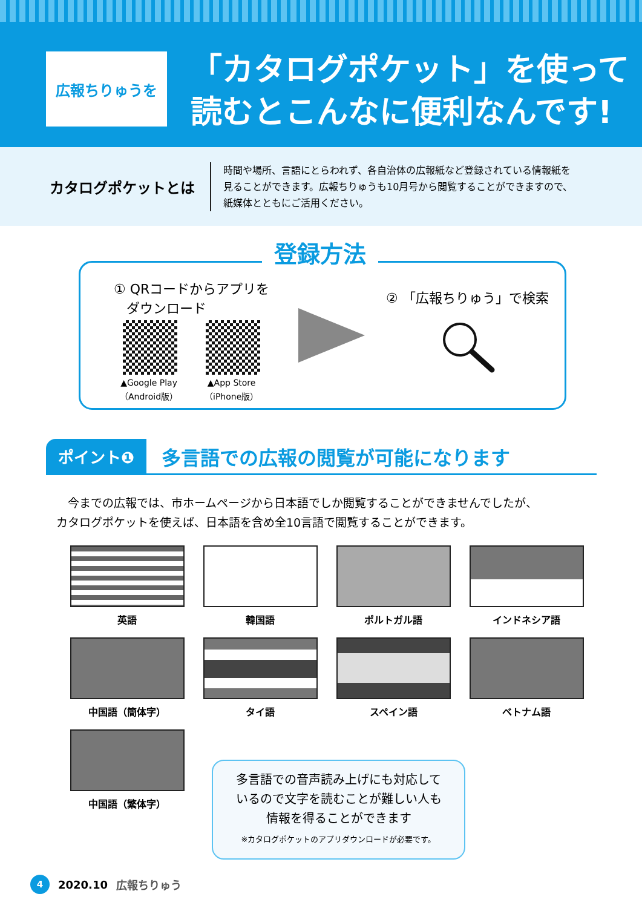広報ちりゅうを
「カタログポケット」を使って
読むとこんなに便利なんです!
カタログポケットとは
時間や場所、言語にとらわれず、各自治体の広報紙など登録されている情報紙を
見ることができます。広報ちりゅうも10月号から閲覧することができますので、
紙媒体とともにご活用ください。
登録方法
① QRコードからアプリを
ダウンロード
▲Google Play
（Android版）
▲App Store
（iPhone版）
② 「広報ちりゅう」で検索
ポイント❶ 多言語での広報の閲覧が可能になります
　今までの広報では、市ホームページから日本語でしか閲覧することができませんでしたが、
カタログポケットを使えば、日本語を含め全10言語で閲覧することができます。
英語
韓国語
ポルトガル語
インドネシア語
中国語（簡体字）
タイ語
スペイン語
ベトナム語
中国語（繁体字）
多言語での音声読み上げにも対応して
いるので文字を読むことが難しい人も
情報を得ることができます
※カタログポケットのアプリダウンロードが必要です。
4 2020.10 広報ちりゅう